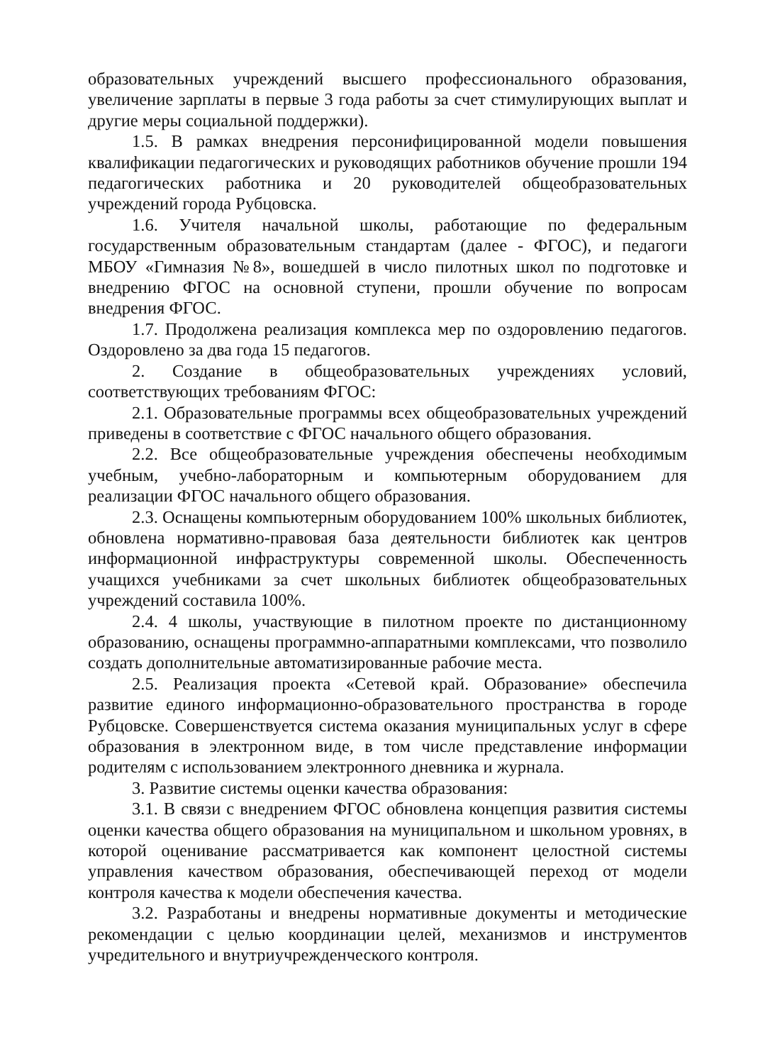образовательных учреждений высшего профессионального образования, увеличение зарплаты в первые 3 года работы за счет стимулирующих выплат и другие меры социальной поддержки).
1.5. В рамках внедрения персонифицированной модели повышения квалификации педагогических и руководящих работников обучение прошли 194 педагогических работника и 20 руководителей общеобразовательных учреждений города Рубцовска.
1.6. Учителя начальной школы, работающие по федеральным государственным образовательным стандартам (далее - ФГОС), и педагоги МБОУ «Гимназия №8», вошедшей в число пилотных школ по подготовке и внедрению ФГОС на основной ступени, прошли обучение по вопросам внедрения ФГОС.
1.7. Продолжена реализация комплекса мер по оздоровлению педагогов. Оздоровлено за два года 15 педагогов.
2. Создание в общеобразовательных учреждениях условий, соответствующих требованиям ФГОС:
2.1. Образовательные программы всех общеобразовательных учреждений приведены в соответствие с ФГОС начального общего образования.
2.2. Все общеобразовательные учреждения обеспечены необходимым учебным, учебно-лабораторным и компьютерным оборудованием для реализации ФГОС начального общего образования.
2.3. Оснащены компьютерным оборудованием 100% школьных библиотек, обновлена нормативно-правовая база деятельности библиотек как центров информационной инфраструктуры современной школы. Обеспеченность учащихся учебниками за счет школьных библиотек общеобразовательных учреждений составила 100%.
2.4. 4 школы, участвующие в пилотном проекте по дистанционному образованию, оснащены программно-аппаратными комплексами, что позволило создать дополнительные автоматизированные рабочие места.
2.5. Реализация проекта «Сетевой край. Образование» обеспечила развитие единого информационно-образовательного пространства в городе Рубцовске. Совершенствуется система оказания муниципальных услуг в сфере образования в электронном виде, в том числе представление информации родителям с использованием электронного дневника и журнала.
3. Развитие системы оценки качества образования:
3.1. В связи с внедрением ФГОС обновлена концепция развития системы оценки качества общего образования на муниципальном и школьном уровнях, в которой оценивание рассматривается как компонент целостной системы управления качеством образования, обеспечивающей переход от модели контроля качества к модели обеспечения качества.
3.2. Разработаны и внедрены нормативные документы и методические рекомендации с целью координации целей, механизмов и инструментов учредительного и внутриучрежденческого контроля.